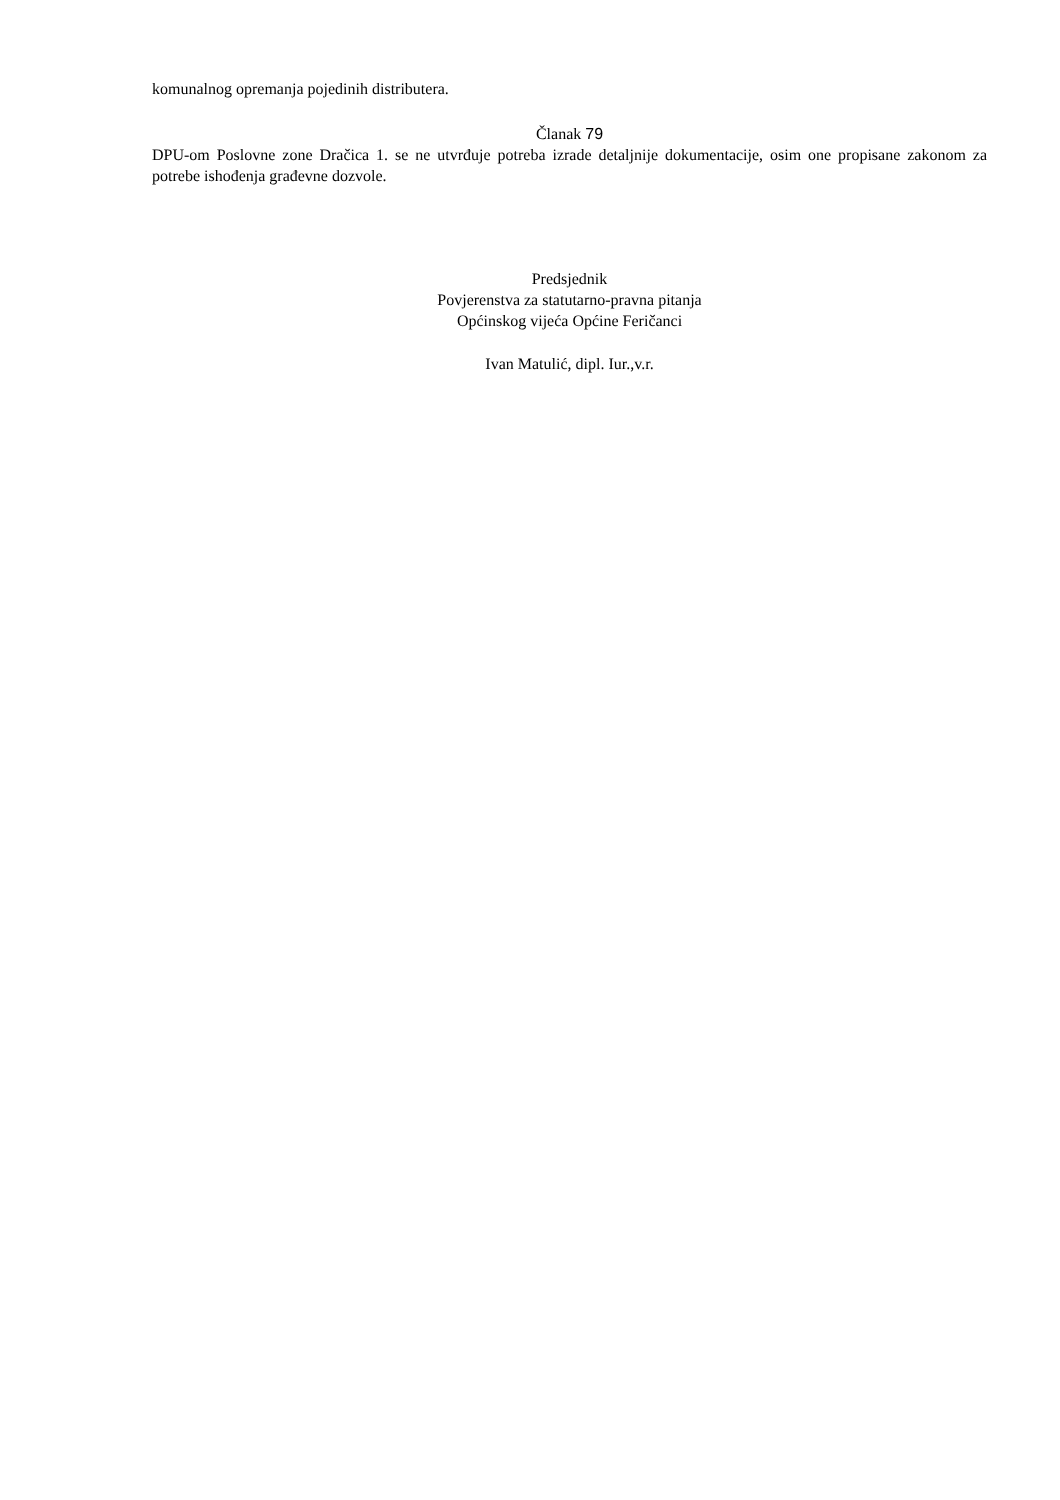komunalnog opremanja pojedinih distributera.
Članak 79
DPU-om Poslovne zone Dračica 1. se ne utvrđuje potreba izrade detaljnije dokumentacije, osim one propisane zakonom za potrebe ishođenja građevne dozvole.
Predsjednik
Povjerenstva za statutarno-pravna pitanja
Općinskog vijeća Općine Feričanci
Ivan Matulić, dipl. Iur.,v.r.